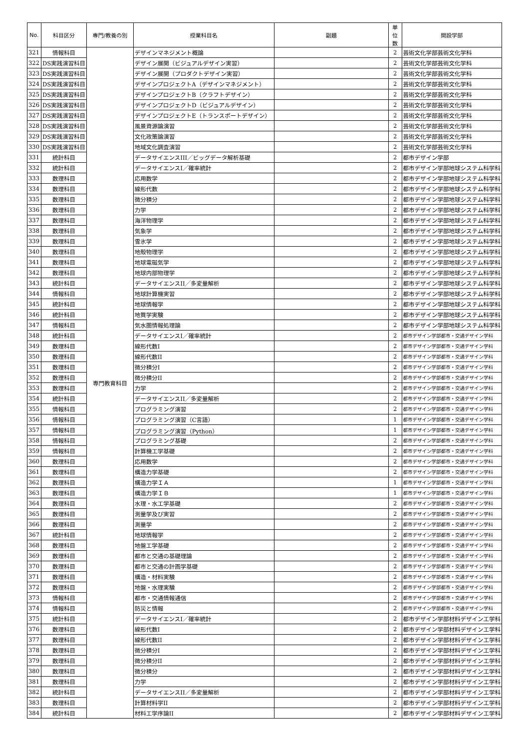| No. | 科目区分 | 専門/教養の別 | 授業科目名 | 副題 | 単 位 数 | 開設学部 |
| --- | --- | --- | --- | --- | --- | --- |
| 321 | 情報科目 | 専門教育科目 | デザインマネジメント概論 | | 2 | 芸術文化学部芸術文化学科 |
| 322 | DS実践演習科目 | | デザイン展開（ビジュアルデザイン実習） | | 2 | 芸術文化学部芸術文化学科 |
| 323 | DS実践演習科目 | | デザイン展開（プロダクトデザイン実習） | | 2 | 芸術文化学部芸術文化学科 |
| 324 | DS実践演習科目 | | デザインプロジェクトA（デザインマネジメント） | | 2 | 芸術文化学部芸術文化学科 |
| 325 | DS実践演習科目 | | デザインプロジェクトB（クラフトデザイン） | | 2 | 芸術文化学部芸術文化学科 |
| 326 | DS実践演習科目 | | デザインプロジェクトD（ビジュアルデザイン） | | 2 | 芸術文化学部芸術文化学科 |
| 327 | DS実践演習科目 | | デザインプロジェクトE（トランスポートデザイン） | | 2 | 芸術文化学部芸術文化学科 |
| 328 | DS実践演習科目 | | 風景資源論演習 | | 2 | 芸術文化学部芸術文化学科 |
| 329 | DS実践演習科目 | | 文化政策論演習 | | 2 | 芸術文化学部芸術文化学科 |
| 330 | DS実践演習科目 | | 地域文化調査演習 | | 2 | 芸術文化学部芸術文化学科 |
| 331 | 統計科目 | | データサイエンスIII／ビッグデータ解析基礎 | | 2 | 都市デザイン学部 |
| 332 | 統計科目 | | データサイエンスI／確率統計 | | 2 | 都市デザイン学部地球システム科学科 |
| 333 | 数理科目 | | 応用数学 | | 2 | 都市デザイン学部地球システム科学科 |
| 334 | 数理科目 | | 線形代数 | | 2 | 都市デザイン学部地球システム科学科 |
| 335 | 数理科目 | | 微分積分 | | 2 | 都市デザイン学部地球システム科学科 |
| 336 | 数理科目 | | 力学 | | 2 | 都市デザイン学部地球システム科学科 |
| 337 | 数理科目 | | 海洋物理学 | | 2 | 都市デザイン学部地球システム科学科 |
| 338 | 数理科目 | | 気象学 | | 2 | 都市デザイン学部地球システム科学科 |
| 339 | 数理科目 | | 雪氷学 | | 2 | 都市デザイン学部地球システム科学科 |
| 340 | 数理科目 | | 地殻物理学 | | 2 | 都市デザイン学部地球システム科学科 |
| 341 | 数理科目 | | 地球電磁気学 | | 2 | 都市デザイン学部地球システム科学科 |
| 342 | 数理科目 | | 地球内部物理学 | | 2 | 都市デザイン学部地球システム科学科 |
| 343 | 統計科目 | | データサイエンスII／多変量解析 | | 2 | 都市デザイン学部地球システム科学科 |
| 344 | 情報科目 | | 地球計算機実習 | | 2 | 都市デザイン学部地球システム科学科 |
| 345 | 統計科目 | | 地球情報学 | | 2 | 都市デザイン学部地球システム科学科 |
| 346 | 統計科目 | | 地質学実験 | | 2 | 都市デザイン学部地球システム科学科 |
| 347 | 情報科目 | | 気水圏情報処理論 | | 2 | 都市デザイン学部地球システム科学科 |
| 348 | 統計科目 | | データサイエンスI／確率統計 | | 2 | 都市デザイン学部都市・交通デザイン学科 |
| 349 | 数理科目 | | 線形代数I | | 2 | 都市デザイン学部都市・交通デザイン学科 |
| 350 | 数理科目 | | 線形代数II | | 2 | 都市デザイン学部都市・交通デザイン学科 |
| 351 | 数理科目 | | 微分積分I | | 2 | 都市デザイン学部都市・交通デザイン学科 |
| 352 | 数理科目 | | 微分積分II | | 2 | 都市デザイン学部都市・交通デザイン学科 |
| 353 | 数理科目 | | 力学 | | 2 | 都市デザイン学部都市・交通デザイン学科 |
| 354 | 統計科目 | | データサイエンスII／多変量解析 | | 2 | 都市デザイン学部都市・交通デザイン学科 |
| 355 | 情報科目 | | プログラミング演習 | | 2 | 都市デザイン学部都市・交通デザイン学科 |
| 356 | 情報科目 | | プログラミング演習（C言語） | | 1 | 都市デザイン学部都市・交通デザイン学科 |
| 357 | 情報科目 | | プログラミング演習（Python） | | 1 | 都市デザイン学部都市・交通デザイン学科 |
| 358 | 情報科目 | | プログラミング基礎 | | 2 | 都市デザイン学部都市・交通デザイン学科 |
| 359 | 情報科目 | | 計算機工学基礎 | | 2 | 都市デザイン学部都市・交通デザイン学科 |
| 360 | 数理科目 | | 応用数学 | | 2 | 都市デザイン学部都市・交通デザイン学科 |
| 361 | 数理科目 | | 構造力学基礎 | | 2 | 都市デザイン学部都市・交通デザイン学科 |
| 362 | 数理科目 | | 構造力学ＩＡ | | 1 | 都市デザイン学部都市・交通デザイン学科 |
| 363 | 数理科目 | | 構造力学ＩＢ | | 1 | 都市デザイン学部都市・交通デザイン学科 |
| 364 | 数理科目 | | 水理・水工学基礎 | | 2 | 都市デザイン学部都市・交通デザイン学科 |
| 365 | 数理科目 | | 測量学及び実習 | | 2 | 都市デザイン学部都市・交通デザイン学科 |
| 366 | 数理科目 | | 測量学 | | 2 | 都市デザイン学部都市・交通デザイン学科 |
| 367 | 統計科目 | | 地球情報学 | | 2 | 都市デザイン学部都市・交通デザイン学科 |
| 368 | 数理科目 | | 地盤工学基礎 | | 2 | 都市デザイン学部都市・交通デザイン学科 |
| 369 | 数理科目 | | 都市と交通の基礎理論 | | 2 | 都市デザイン学部都市・交通デザイン学科 |
| 370 | 数理科目 | | 都市と交通の計画学基礎 | | 2 | 都市デザイン学部都市・交通デザイン学科 |
| 371 | 数理科目 | | 構造・材料実験 | | 2 | 都市デザイン学部都市・交通デザイン学科 |
| 372 | 数理科目 | | 地盤・水理実験 | | 2 | 都市デザイン学部都市・交通デザイン学科 |
| 373 | 情報科目 | | 都市・交通情報通信 | | 2 | 都市デザイン学部都市・交通デザイン学科 |
| 374 | 情報科目 | | 防災と情報 | | 2 | 都市デザイン学部都市・交通デザイン学科 |
| 375 | 統計科目 | | データサイエンスI／確率統計 | | 2 | 都市デザイン学部材料デザイン工学科 |
| 376 | 数理科目 | | 線形代数I | | 2 | 都市デザイン学部材料デザイン工学科 |
| 377 | 数理科目 | | 線形代数II | | 2 | 都市デザイン学部材料デザイン工学科 |
| 378 | 数理科目 | | 微分積分I | | 2 | 都市デザイン学部材料デザイン工学科 |
| 379 | 数理科目 | | 微分積分II | | 2 | 都市デザイン学部材料デザイン工学科 |
| 380 | 数理科目 | | 微分積分 | | 2 | 都市デザイン学部材料デザイン工学科 |
| 381 | 数理科目 | | 力学 | | 2 | 都市デザイン学部材料デザイン工学科 |
| 382 | 統計科目 | | データサイエンスII／多変量解析 | | 2 | 都市デザイン学部材料デザイン工学科 |
| 383 | 数理科目 | | 計算材料学II | | 2 | 都市デザイン学部材料デザイン工学科 |
| 384 | 統計科目 | | 材料工学序論II | | 2 | 都市デザイン学部材料デザイン工学科 |